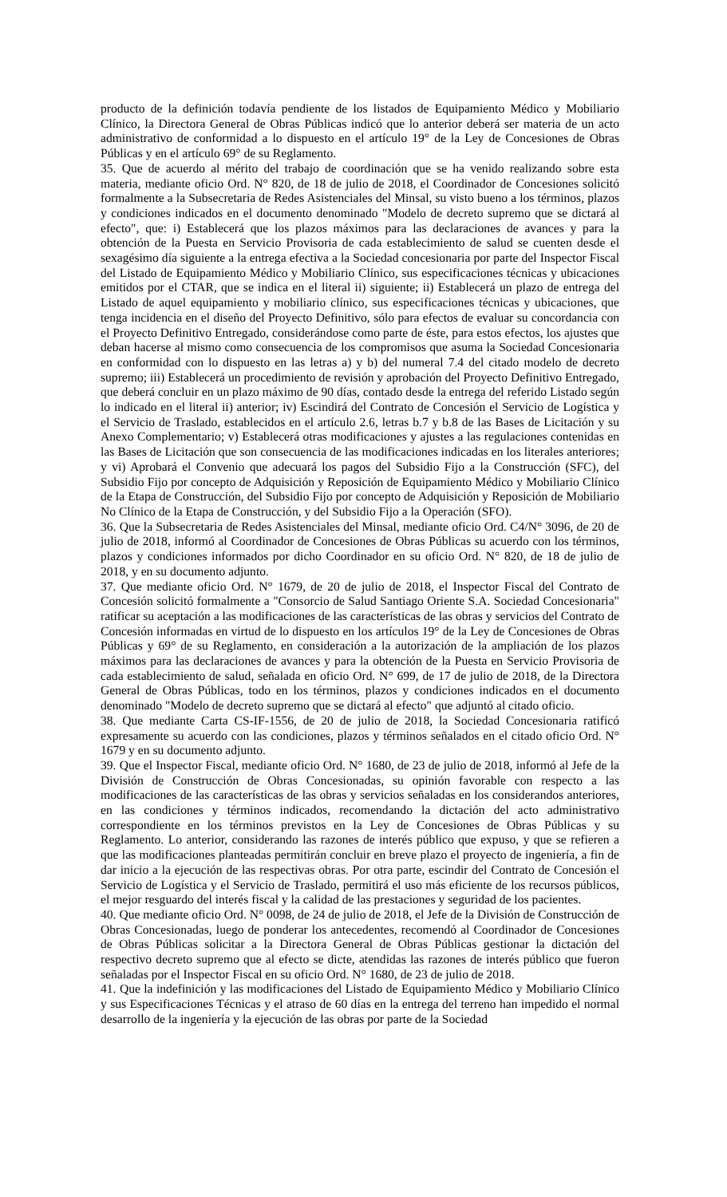producto de la definición todavía pendiente de los listados de Equipamiento Médico y Mobiliario Clínico, la Directora General de Obras Públicas indicó que lo anterior deberá ser materia de un acto administrativo de conformidad a lo dispuesto en el artículo 19° de la Ley de Concesiones de Obras Públicas y en el artículo 69° de su Reglamento.
35. Que de acuerdo al mérito del trabajo de coordinación que se ha venido realizando sobre esta materia, mediante oficio Ord. N° 820, de 18 de julio de 2018, el Coordinador de Concesiones solicitó formalmente a la Subsecretaria de Redes Asistenciales del Minsal, su visto bueno a los términos, plazos y condiciones indicados en el documento denominado "Modelo de decreto supremo que se dictará al efecto", que: i) Establecerá que los plazos máximos para las declaraciones de avances y para la obtención de la Puesta en Servicio Provisoria de cada establecimiento de salud se cuenten desde el sexagésimo día siguiente a la entrega efectiva a la Sociedad concesionaria por parte del Inspector Fiscal del Listado de Equipamiento Médico y Mobiliario Clínico, sus especificaciones técnicas y ubicaciones emitidos por el CTAR, que se indica en el literal ii) siguiente; ii) Establecerá un plazo de entrega del Listado de aquel equipamiento y mobiliario clínico, sus especificaciones técnicas y ubicaciones, que tenga incidencia en el diseño del Proyecto Definitivo, sólo para efectos de evaluar su concordancia con el Proyecto Definitivo Entregado, considerándose como parte de éste, para estos efectos, los ajustes que deban hacerse al mismo como consecuencia de los compromisos que asuma la Sociedad Concesionaria en conformidad con lo dispuesto en las letras a) y b) del numeral 7.4 del citado modelo de decreto supremo; iii) Establecerá un procedimiento de revisión y aprobación del Proyecto Definitivo Entregado, que deberá concluir en un plazo máximo de 90 días, contado desde la entrega del referido Listado según lo indicado en el literal ii) anterior; iv) Escindirá del Contrato de Concesión el Servicio de Logística y el Servicio de Traslado, establecidos en el artículo 2.6, letras b.7 y b.8 de las Bases de Licitación y su Anexo Complementario; v) Establecerá otras modificaciones y ajustes a las regulaciones contenidas en las Bases de Licitación que son consecuencia de las modificaciones indicadas en los literales anteriores; y vi) Aprobará el Convenio que adecuará los pagos del Subsidio Fijo a la Construcción (SFC), del Subsidio Fijo por concepto de Adquisición y Reposición de Equipamiento Médico y Mobiliario Clínico de la Etapa de Construcción, del Subsidio Fijo por concepto de Adquisición y Reposición de Mobiliario No Clínico de la Etapa de Construcción, y del Subsidio Fijo a la Operación (SFO).
36. Que la Subsecretaria de Redes Asistenciales del Minsal, mediante oficio Ord. C4/N° 3096, de 20 de julio de 2018, informó al Coordinador de Concesiones de Obras Públicas su acuerdo con los términos, plazos y condiciones informados por dicho Coordinador en su oficio Ord. N° 820, de 18 de julio de 2018, y en su documento adjunto.
37. Que mediante oficio Ord. N° 1679, de 20 de julio de 2018, el Inspector Fiscal del Contrato de Concesión solicitó formalmente a "Consorcio de Salud Santiago Oriente S.A. Sociedad Concesionaria" ratificar su aceptación a las modificaciones de las características de las obras y servicios del Contrato de Concesión informadas en virtud de lo dispuesto en los artículos 19° de la Ley de Concesiones de Obras Públicas y 69° de su Reglamento, en consideración a la autorización de la ampliación de los plazos máximos para las declaraciones de avances y para la obtención de la Puesta en Servicio Provisoria de cada establecimiento de salud, señalada en oficio Ord. N° 699, de 17 de julio de 2018, de la Directora General de Obras Públicas, todo en los términos, plazos y condiciones indicados en el documento denominado "Modelo de decreto supremo que se dictará al efecto" que adjuntó al citado oficio.
38. Que mediante Carta CS-IF-1556, de 20 de julio de 2018, la Sociedad Concesionaria ratificó expresamente su acuerdo con las condiciones, plazos y términos señalados en el citado oficio Ord. N° 1679 y en su documento adjunto.
39. Que el Inspector Fiscal, mediante oficio Ord. N° 1680, de 23 de julio de 2018, informó al Jefe de la División de Construcción de Obras Concesionadas, su opinión favorable con respecto a las modificaciones de las características de las obras y servicios señaladas en los considerandos anteriores, en las condiciones y términos indicados, recomendando la dictación del acto administrativo correspondiente en los términos previstos en la Ley de Concesiones de Obras Públicas y su Reglamento. Lo anterior, considerando las razones de interés público que expuso, y que se refieren a que las modificaciones planteadas permitirán concluir en breve plazo el proyecto de ingeniería, a fin de dar inicio a la ejecución de las respectivas obras. Por otra parte, escindir del Contrato de Concesión el Servicio de Logística y el Servicio de Traslado, permitirá el uso más eficiente de los recursos públicos, el mejor resguardo del interés fiscal y la calidad de las prestaciones y seguridad de los pacientes.
40. Que mediante oficio Ord. N° 0098, de 24 de julio de 2018, el Jefe de la División de Construcción de Obras Concesionadas, luego de ponderar los antecedentes, recomendó al Coordinador de Concesiones de Obras Públicas solicitar a la Directora General de Obras Públicas gestionar la dictación del respectivo decreto supremo que al efecto se dicte, atendidas las razones de interés público que fueron señaladas por el Inspector Fiscal en su oficio Ord. N° 1680, de 23 de julio de 2018.
41. Que la indefinición y las modificaciones del Listado de Equipamiento Médico y Mobiliario Clínico y sus Especificaciones Técnicas y el atraso de 60 días en la entrega del terreno han impedido el normal desarrollo de la ingeniería y la ejecución de las obras por parte de la Sociedad